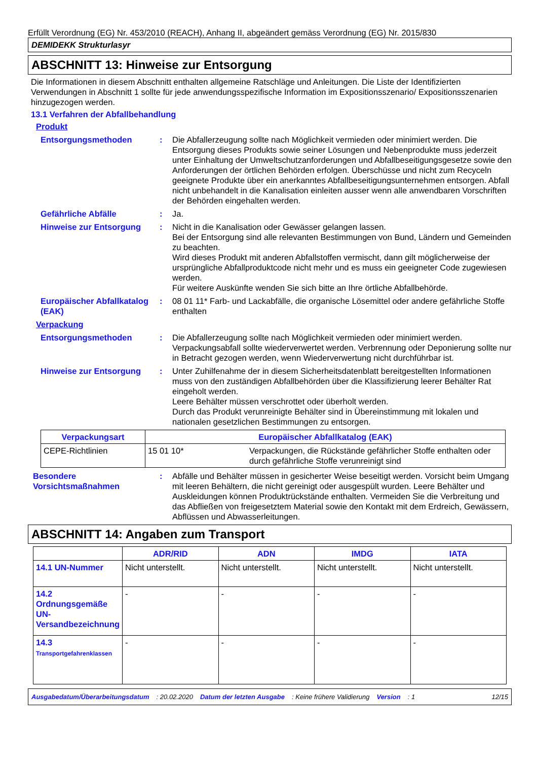Erfüllt Verordnung (EG) Nr. 453/2010 (REACH), Anhang II, abgeändert gemäss Verordnung (EG) Nr. 2015/830
DEMIDEKK Strukturlasyr
ABSCHNITT 13: Hinweise zur Entsorgung
Die Informationen in diesem Abschnitt enthalten allgemeine Ratschläge und Anleitungen. Die Liste der Identifizierten Verwendungen in Abschnitt 1 sollte für jede anwendungsspezifische Information im Expositionsszenario/ Expositionsszenarien hinzugezogen werden.
13.1 Verfahren der Abfallbehandlung
Produkt
Entsorgungsmethoden : Die Abfallerzeugung sollte nach Möglichkeit vermieden oder minimiert werden. Die Entsorgung dieses Produkts sowie seiner Lösungen und Nebenprodukte muss jederzeit unter Einhaltung der Umweltschutzanforderungen und Abfallbeseitigungsgesetze sowie den Anforderungen der örtlichen Behörden erfolgen. Überschüsse und nicht zum Recyceln geeignete Produkte über ein anerkanntes Abfallbeseitigungsunternehmen entsorgen. Abfall nicht unbehandelt in die Kanalisation einleiten ausser wenn alle anwendbaren Vorschriften der Behörden eingehalten werden.
Gefährliche Abfälle : Ja.
Hinweise zur Entsorgung : Nicht in die Kanalisation oder Gewässer gelangen lassen.
Bei der Entsorgung sind alle relevanten Bestimmungen von Bund, Ländern und Gemeinden zu beachten.
Wird dieses Produkt mit anderen Abfallstoffen vermischt, dann gilt möglicherweise der ursprüngliche Abfallproduktcode nicht mehr und es muss ein geeigneter Code zugewiesen werden.
Für weitere Auskünfte wenden Sie sich bitte an Ihre örtliche Abfallbehörde.
Europäischer Abfallkatalog (EAK)
: 08 01 11* Farb- und Lackabfälle, die organische Lösemittel oder andere gefährliche Stoffe enthalten
Verpackung
Entsorgungsmethoden : Die Abfallerzeugung sollte nach Möglichkeit vermieden oder minimiert werden. Verpackungsabfall sollte wiederverwertet werden. Verbrennung oder Deponierung sollte nur in Betracht gezogen werden, wenn Wiederverwertung nicht durchführbar ist.
Hinweise zur Entsorgung : Unter Zuhilfenahme der in diesem Sicherheitsdatenblatt bereitgestellten Informationen muss von den zuständigen Abfallbehörden über die Klassifizierung leerer Behälter Rat eingeholt werden.
Leere Behälter müssen verschrottet oder überholt werden.
Durch das Produkt verunreinigte Behälter sind in Übereinstimmung mit lokalen und nationalen gesetzlichen Bestimmungen zu entsorgen.
| Verpackungsart | Europäischer Abfallkatalog (EAK) | |
| --- | --- | --- |
| CEPE-Richtlinien | 15 01 10* | Verpackungen, die Rückstände gefährlicher Stoffe enthalten oder durch gefährliche Stoffe verunreinigt sind |
Besondere Vorsichtsmaßnahmen
: Abfälle und Behälter müssen in gesicherter Weise beseitigt werden. Vorsicht beim Umgang mit leeren Behältern, die nicht gereinigt oder ausgespült wurden. Leere Behälter und Auskleidungen können Produktrückstände enthalten. Vermeiden Sie die Verbreitung und das Abfließen von freigesetztem Material sowie den Kontakt mit dem Erdreich, Gewässern, Abflüssen und Abwasserleitungen.
ABSCHNITT 14: Angaben zum Transport
| | ADR/RID | ADN | IMDG | IATA |
| --- | --- | --- | --- | --- |
| 14.1 UN-Nummer | Nicht unterstellt. | Nicht unterstellt. | Nicht unterstellt. | Nicht unterstellt. |
| 14.2 Ordnungsgemäße UN-Versandbezeichnung | - | - | - | - |
| 14.3 Transportgefahrenklassen | - | - | - | - |
Ausgabedatum/Überarbeitungsdatum: 20.02.2020 Datum der letzten Ausgabe: Keine frühere Validierung Version: 1 12/15